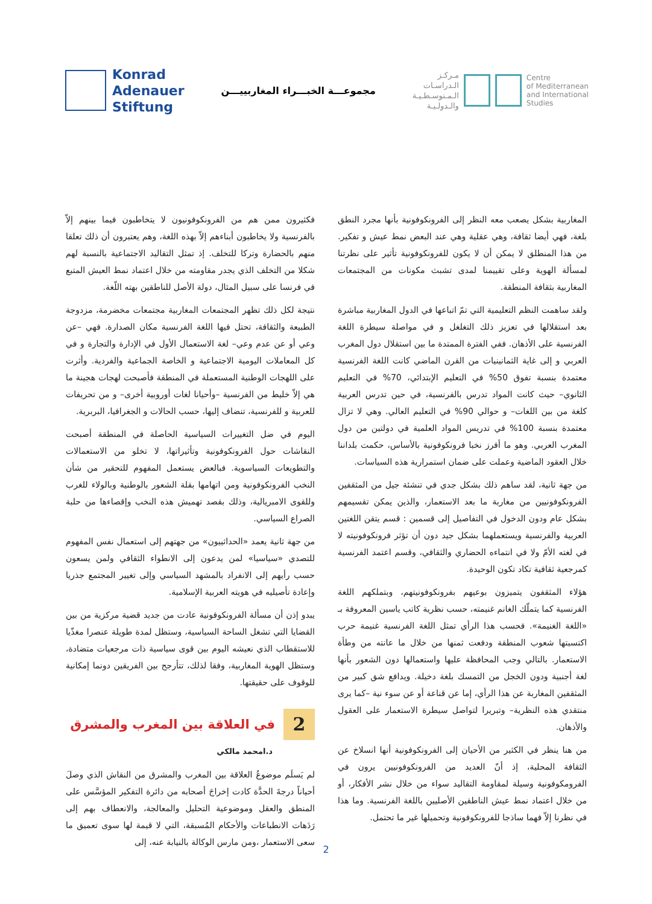Konrad
Adenauer
Stiftung
مجموعـــة الخبـــراء المغاربييـــن
مـركـز
الـدراسـات
الـمـتوسـطـيـة
والـدولـيـة
Centre
of Mediterranean
and International
Studies
المغاربية بشكل يصعب معه النظر إلى الفرونكوفونية بأنها مجرد النطق بلغة، فهي أيضا ثقافة، وهي عقلية وهي عند البعض نمط عيش و تفكير. من هذا المنطلق لا يمكن أن لا يكون للفرونكوفونية تأثير على نظرتنا لمسألة الهوية وعلى تقييمنا لمدى تشبث مكونات من المجتمعات المغاربية بثقافة المنطقة.
ولقد ساهمت النظم التعليمية التي تمّ اتباعها في الدول المغاربية مباشرة بعد استقلالها في تعزيز ذلك التغلغل و في مواصلة سيطرة اللغة الفرنسية على الأذهان. ففي الفترة الممتدة ما بين استقلال دول المغرب العربي و إلى غاية الثمانينيات من القرن الماضي كانت اللغة الفرنسية معتمدة بنسبة تفوق 50% في التعليم الإبتدائي، 70% في التعليم الثانوي– حيث كانت المواد تدرس بالفرنسية، في حين تدرس العربية كلغة من بين اللغات– و حوالي 90% في التعليم العالي. وهي لا تزال معتمدة بنسبة 100% في تدريس المواد العلمية في دولتين من دول المغرب العربي. وهو ما أفرز نخبا فرونكوفونية بالأساس، حكمت بلداننا خلال العقود الماضية وعملت على ضمان استمرارية هذه السياسات.
من جهة ثانية، لقد ساهم ذلك بشكل جدي في تنشئة جيل من المثقفين الفرونكوفونيين من مغاربة ما بعد الاستعمار، والذين يمكن تقسيمهم بشكل عام ودون الدخول في التفاصيل إلى قسمين : قسم يتقن اللغتين العربية والفرنسية ويستعملهما بشكل جيد دون أن تؤثر فرونكوفونيته لا في لغته الأمّ ولا في انتماءه الحضاري والثقافي، وقسم اعتمد الفرنسية كمرجعية ثقافية تكاد تكون الوحيدة.
هؤلاء المثقفون يتميزون بوعيهم بفرونكوفونيتهم، وبتملكهم اللغة الفرنسية كما يتملّك الغانم غنيمته، حسب نظرية كاتب ياسين المعروفة بـ «اللغة الغنيمة». فحسب هذا الرأي تمثل اللغة الفرنسية غنيمة حرب اكتسبتها شعوب المنطقة ودفعت ثمنها من خلال ما عانته من وطأة الاستعمار. بالتالي وجب المحافظة عليها واستعمالها دون الشعور بأنها لغة أجنبية ودون الخجل من التمسك بلغة دخيلة. ويدافع شق كبير من المثقفين المغاربة عن هذا الرأي، إما عن قناعة أو عن سوء نية –كما يرى منتقدي هذه النظرية– وتبريرا لتواصل سيطرة الاستعمار على العقول والأذهان.
من هنا ينظر في الكثير من الأحيان إلى الفرونكوفونية أنها انسلاخ عن الثقافة المحلية، إذ أنّ العديد من الفرونكوفونيين يرون في الفرومكوفونية وسيلة لمقاومة التقاليد سواء من خلال نشر الأفكار، أو من خلال اعتماد نمط عيش الناطقين الأصليين باللغة الفرنسية. وما هذا في نظرنا إلاّ فهما ساذجا للفرونكوفونية وتحميلها غير ما تحتمل.
فكثيرون ممن هم من الفرونكوفونيون لا يتخاطبون فيما بينهم إلاّ بالفرنسية ولا يخاطبون أبناءهم إلاّ بهذه اللغة، وهم يعتبرون أن ذلك تعلقا منهم بالحضارة وتركا للتخلف. إذ تمثل التقاليد الاجتماعية بالنسبة لهم شكلا من التخلف الذي يجدر مقاومته من خلال اعتماد نمط العيش المتبع في فرنسا على سبيل المثال، دولة الأصل للناطقين بهته اللّغة.
نتيجة لكل ذلك تظهر المجتمعات المغاربية مجتمعات مخضرمة، مزدوجة الطبيعة والثقافة، تحتل فيها اللغة الفرنسية مكان الصدارة. فهي –عن وعي أو عن عدم وعي– لغة الاستعمال الأول في الإدارة والتجارة و في كل المعاملات اليومية الاجتماعية و الخاصة الجماعية والفردية. وأثرت على اللهجات الوطنية المستعملة في المنطقة فأصبحت لهجات هجينة ما هي إلاّ خليط من الفرنسية –وأحيانا لغات أوروبية أخرى– و من تحريفات للعربية و للفرنسية، تنضاف إليها، حسب الحالات و الجغرافيا، البربرية.
اليوم في ضل التغييرات السياسية الحاصلة في المنطقة أصبحت النقاشات حول الفرونكوفونية وتأثيراتها، لا تخلو من الاستعمالات والتطويعات السياسوية. فبالعض يستعمل المفهوم للتحقير من شأن النخب الفرونكوفونية ومن اتهامها بقلة الشعور بالوطنية وبالولاء للغرب وللقوى الامبريالية، وذلك بقصد تهميش هذه النخب وإقصاءها من حلبة الصراع السياسي.
من جهة ثانية يعمد «الحداثييون» من جهتهم إلى استعمال نفس المفهوم للتصدي «سياسيا» لمن يدعون إلى الانطواء الثقافي ولمن يسعون حسب رأيهم إلى الانفراد بالمشهد السياسي وإلى تغيير المجتمع جذريا وإعادة تأصيليه في هويته العربية الإسلامية.
يبدو إذن أن مسألة الفرونكوفونية عادت من جديد قضية مركزية من بين القضايا التي تشغل الساحة السياسية، وستظل لمدة طويلة عنصرا مغذّيا للاستقطاب الذي نعيشه اليوم بين قوى سياسية ذات مرجعيات متضادة، وستظل الهوية المغاربية، وفقا لذلك، تتأرجح بين الفريقين دونما إمكانية للوقوف على حقيقتها.
2 في العلاقة بين المغرب والمشرق
د.امحمد مالكي
لم يَسلَم موضوعُ العلاقة بين المغرب والمشرق من النقاش الذي وصلَ أحياناً درجةَ الحدَّة كادت إخراجَ أصحابه من دائرة التفكير المؤسَّس على المنطق والعقل وموضوعية التحليل والمعالجة، والانعطاف بهم إلى رَدَهات الانطباعات والأحكام المُسبقة، التي لا قيمة لها سوى تعميق ما سعى الاستعمار ،ومن مارس الوكالة بالنيابة عنه، إلى
2